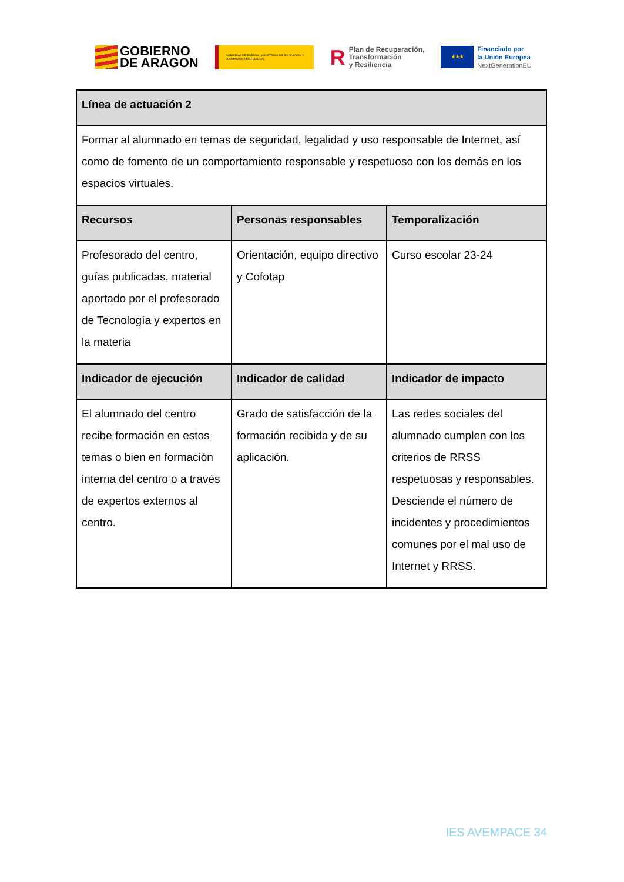GOBIERNO
DE ARAGON
GOBIERNO DE ESPAÑA MINISTERIO DE EDUCACIÓN Y FORMACIÓN PROFESIONAL
R Plan de Recuperación,
Transformación
y Resiliencia
★★★
Financiado por
la Unión Europea
NextGenerationEU
| Línea de actuación 2 | | |
| --- | --- | --- |
| Formar al alumnado en temas de seguridad, legalidad y uso responsable de Internet, así como de fomento de un comportamiento responsable y respetuoso con los demás en los espacios virtuales. | | |
| Recursos | Personas responsables | Temporalización |
| Profesorado del centro, guías publicadas, material aportado por el profesorado de Tecnología y expertos en la materia | Orientación, equipo directivo y Cofotap | Curso escolar 23-24 |
| Indicador de ejecución | Indicador de calidad | Indicador de impacto |
| El alumnado del centro recibe formación en estos temas o bien en formación interna del centro o a través de expertos externos al centro. | Grado de satisfacción de la formación recibida y de su aplicación. | Las redes sociales del alumnado cumplen con los criterios de RRSS respetuosas y responsables. Desciende el número de incidentes y procedimientos comunes por el mal uso de Internet y RRSS. |
IES AVEMPACE 34